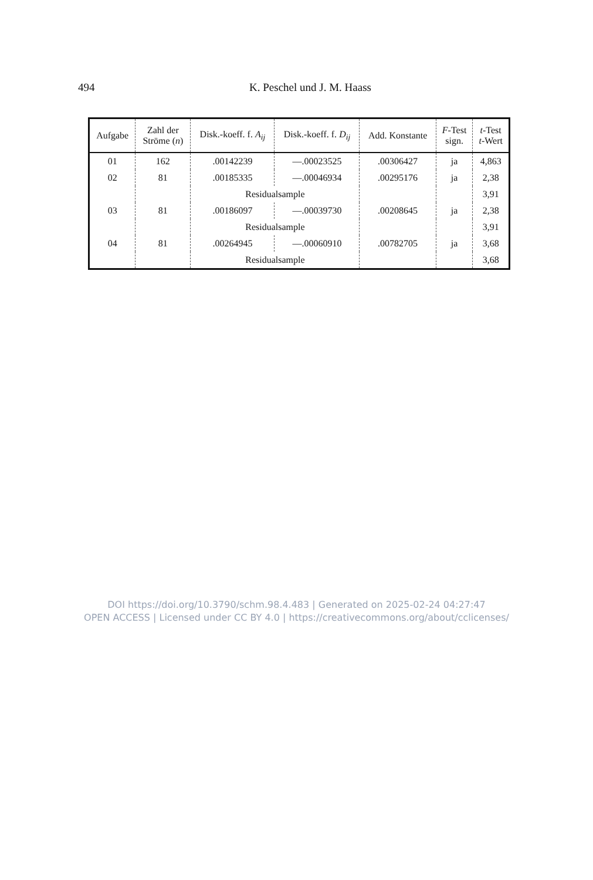494 K. Peschel und J. M. Haass
| Aufgabe | Zahl der Ströme ( n ) | Disk.-koeff. f. A<sub>ij</sub> | Disk.-koeff. f. D<sub>ij</sub> | Add. Konstante | F -Test sign. | t -Test t -Wert |
| --- | --- | --- | --- | --- | --- | --- |
| 01 | 162 | .00142239 | —.00023525 | .00306427 | ja | 4,863 |
| 02 | 81 | .00185335 | —.00046934 | .00295176 | ja | 2,38 |
| | | Residualsample | | | | 3,91 |
| 03 | 81 | .00186097 | —.00039730 | .00208645 | ja | 2,38 |
| | | Residualsample | | | | 3,91 |
| 04 | 81 | .00264945 | —.00060910 | .00782705 | ja | 3,68 |
| | | Residualsample | | | | 3,68 |
DOI https://doi.org/10.3790/schm.98.4.483 | Generated on 2025-02-24 04:27:47
OPEN ACCESS | Licensed under CC BY 4.0 | https://creativecommons.org/about/cclicenses/